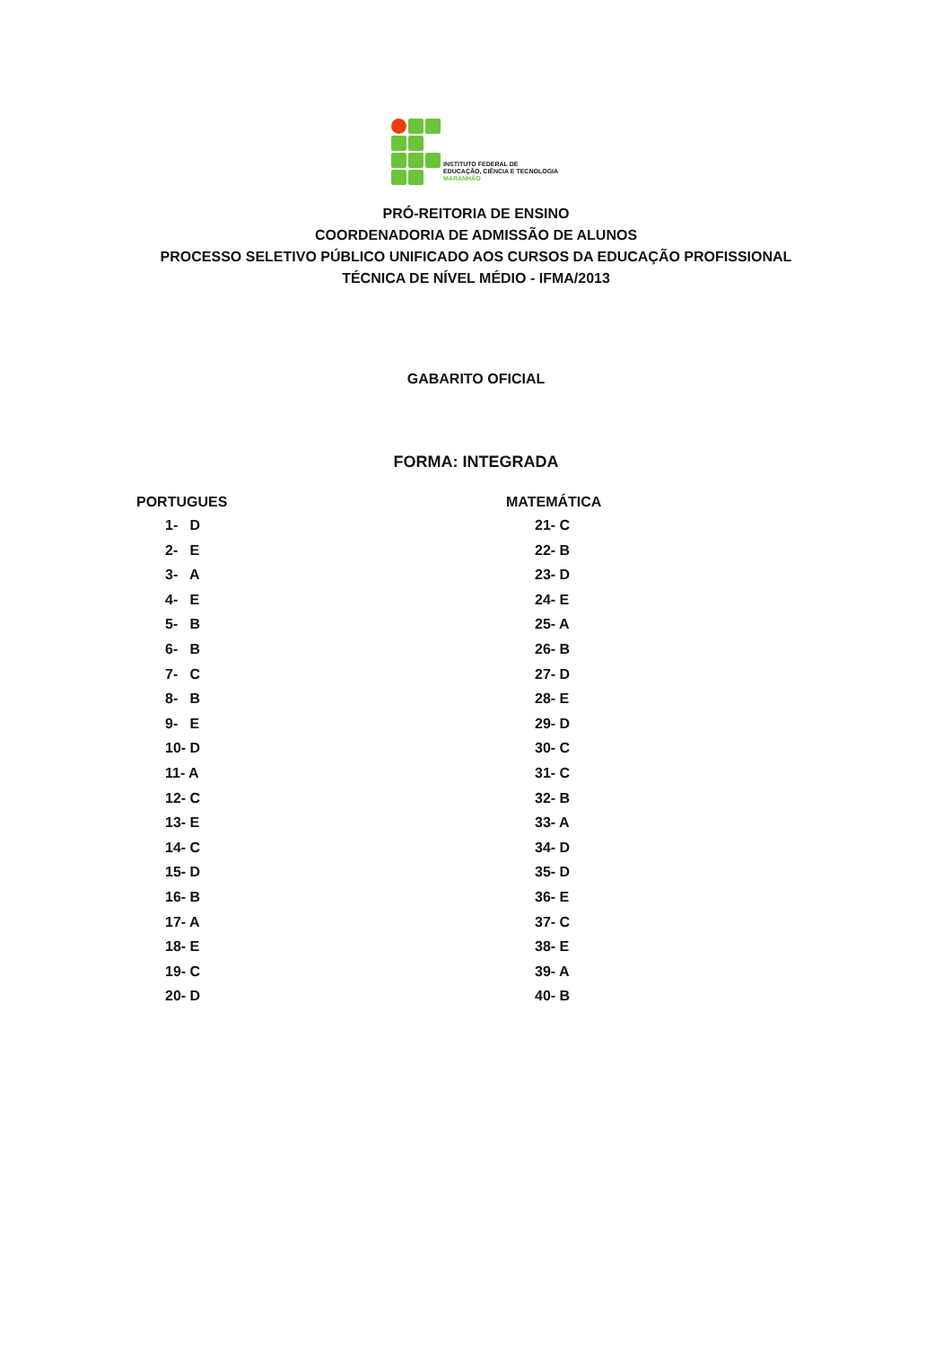INSTITUTO FEDERAL DE
EDUCAÇÃO, CIÊNCIA E TECNOLOGIA
MARANHÃO
PRÓ-REITORIA DE ENSINO
COORDENADORIA DE ADMISSÃO DE ALUNOS
PROCESSO SELETIVO PÚBLICO UNIFICADO AOS CURSOS DA EDUCAÇÃO PROFISSIONAL
TÉCNICA DE NÍVEL MÉDIO - IFMA/2013
GABARITO OFICIAL
FORMA: INTEGRADA
PORTUGUES
1- D
2- E
3- A
4- E
5- B
6- B
7- C
8- B
9- E
10- D
11- A
12- C
13- E
14- C
15- D
16- B
17- A
18- E
19- C
20- D
MATEMÁTICA
21- C
22- B
23- D
24- E
25- A
26- B
27- D
28- E
29- D
30- C
31- C
32- B
33- A
34- D
35- D
36- E
37- C
38- E
39- A
40- B